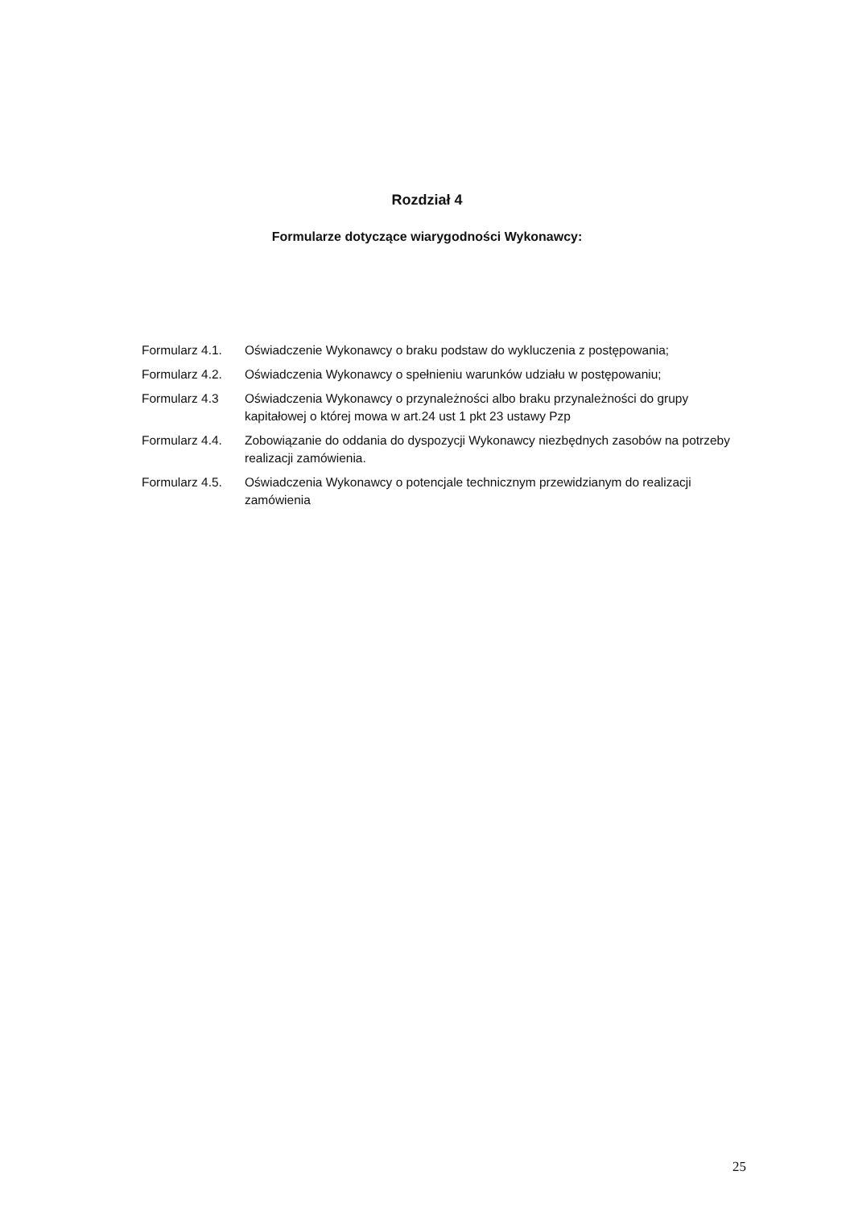Rozdział 4
Formularze dotyczące wiarygodności Wykonawcy:
Formularz 4.1. Oświadczenie Wykonawcy o braku podstaw do wykluczenia z postępowania;
Formularz 4.2. Oświadczenia Wykonawcy o spełnieniu warunków udziału w postępowaniu;
Formularz 4.3 Oświadczenia Wykonawcy o przynależności albo braku przynależności do grupy kapitałowej o której mowa w art.24 ust 1 pkt 23 ustawy Pzp
Formularz 4.4. Zobowiązanie do oddania do dyspozycji Wykonawcy niezbędnych zasobów na potrzeby realizacji zamówienia.
Formularz 4.5. Oświadczenia Wykonawcy o potencjale technicznym przewidzianym do realizacji zamówienia
25